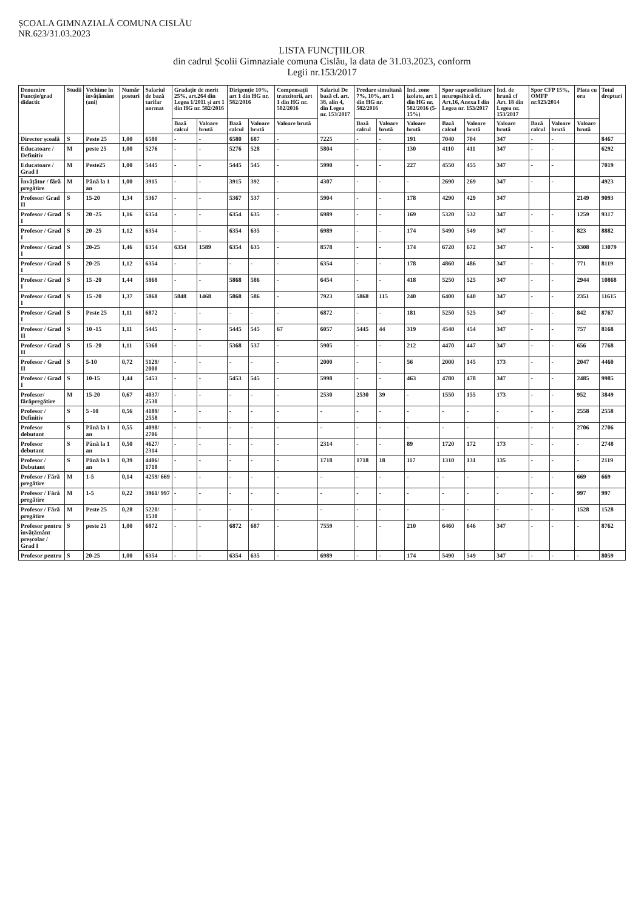ȘCOALA GIMNAZIALĂ COMUNA CISLĂU
NR.623/31.03.2023
LISTA FUNCȚIILOR
din cadrul Școlii Gimnaziale comuna Cislău, la data de 31.03.2023, conform
Legii nr.153/2017
| Denumire Funcție/grad didactic | Studii | Vechime în învățământ (ani) | Număr posturi | Salariul de bază tarifar normat | Gradație de merit 25%, art.264 din Legea 1/2011 și art 1 din HG nr. 582/2016 | | Dirigenție 10%, art 1 din HG nr. 582/2016 | | Compensații tranzitorii, art 1 din HG nr. 582/2016 | Salariul De bază cf. art. 38, alin 4, din Legea nr. 153/2017 | Predare simultană 7%, 10%, art 1 din HG nr. 582/2016 | | Ind. zone izolate, art 1 din HG nr. 582/2016 (5-15%) | Spor suprasolicitare neuropsihică cf. Art.16, Anexa I din Legea nr. 153/2017 | | Ind. de hrană cf Art. 18 din Legea nr. 153/2017 | Spor CFP 15%, OMFP nr.923/2014 | | Plata cu ora | Total drepturi |
| --- | --- | --- | --- | --- | --- | --- | --- | --- | --- | --- | --- | --- | --- | --- | --- | --- | --- | --- | --- | --- |
| | | | | | Bază calcul | Valoare brută | Bază calcul | Valoare brută | Valoare brută | | Bază calcul | Valoare brută | Valoare brută | Bază calcul | Valoare brută | Valoare brută | Bază calcul | Valoare brută | Valoare brută | |
| Director școală | S | Peste 25 | 1,00 | 6580 | - | - | 6580 | 687 | - | 7225 | - | - | 191 | 7040 | 704 | 347 | - | - | | 8467 |
| Educatoare / Definitiv | M | peste 25 | 1,00 | 5276 | - | - | 5276 | 528 | - | 5804 | - | - | 130 | 4110 | 411 | 347 | - | - | | 6292 |
| Educatoare / Grad I | M | Peste25 | 1,00 | 5445 | - | - | 5445 | 545 | - | 5990 | - | - | 227 | 4550 | 455 | 347 | - | - | | 7019 |
| Învățător / fără pregătire | M | Până la 1 an | 1,00 | 3915 | - | - | 3915 | 392 | - | 4307 | - | - | - | 2690 | 269 | 347 | - | - | | 4923 |
| Profesor/ Grad II | S | 15-20 | 1,34 | 5367 | - | - | 5367 | 537 | - | 5904 | - | - | 178 | 4290 | 429 | 347 | | | 2149 | 9093 |
| Profesor / Grad I | S | 20 -25 | 1,16 | 6354 | - | - | 6354 | 635 | - | 6989 | - | - | 169 | 5320 | 532 | 347 | - | - | 1259 | 9317 |
| Profesor / Grad I | S | 20 -25 | 1,12 | 6354 | - | - | 6354 | 635 | - | 6989 | - | - | 174 | 5490 | 549 | 347 | - | - | 823 | 8882 |
| Profesor / Grad I | S | 20-25 | 1,46 | 6354 | 6354 | 1589 | 6354 | 635 | - | 8578 | - | - | 174 | 6720 | 672 | 347 | - | - | 3308 | 13079 |
| Profesor / Grad I | S | 20-25 | 1,12 | 6354 | - | - | - | - | - | 6354 | - | - | 178 | 4860 | 486 | 347 | - | - | 771 | 8119 |
| Profesor / Grad I | S | 15 -20 | 1,44 | 5868 | - | - | 5868 | 586 | - | 6454 | - | - | 418 | 5250 | 525 | 347 | - | - | 2944 | 10868 |
| Profesor / Grad I | S | 15 -20 | 1,37 | 5868 | 5848 | 1468 | 5868 | 586 | - | 7923 | 5868 | 115 | 240 | 6400 | 640 | 347 | - | - | 2351 | 11615 |
| Profesor / Grad I | S | Peste 25 | 1,11 | 6872 | - | - | - | - | - | 6872 | - | - | 181 | 5250 | 525 | 347 | - | - | 842 | 8767 |
| Profesor / Grad II | S | 10 -15 | 1,11 | 5445 | - | - | 5445 | 545 | 67 | 6057 | 5445 | 44 | 319 | 4540 | 454 | 347 | - | - | 757 | 8168 |
| Profesor / Grad II | S | 15 -20 | 1,11 | 5368 | - | - | 5368 | 537 | - | 5905 | - | - | 212 | 4470 | 447 | 347 | - | - | 656 | 7768 |
| Profesor / Grad II | S | 5-10 | 0,72 | 5129/ 2000 | - | - | - | - | - | 2000 | - | - | 56 | 2000 | 145 | 173 | - | - | 2047 | 4460 |
| Profesor / Grad I | S | 10-15 | 1,44 | 5453 | - | - | 5453 | 545 | - | 5998 | - | - | 463 | 4780 | 478 | 347 | - | - | 2485 | 9985 |
| Profesor/ fărăpregătire | M | 15-20 | 0,67 | 4037/ 2530 | - | - | - | - | - | 2530 | 2530 | 39 | - | 1550 | 155 | 173 | - | - | 952 | 3849 |
| Profesor / Definitiv | S | 5 -10 | 0,56 | 4189/ 2558 | - | - | - | - | - | - | - | - | - | - | - | - | - | - | 2558 | 2558 |
| Profesor debutant | S | Până la 1 an | 0,55 | 4098/ 2706 | - | - | - | - | - | - | - | - | - | - | - | - | - | - | 2706 | 2706 |
| Profesor debutant | S | Până la 1 an | 0,50 | 4627/ 2314 | - | - | - | - | - | 2314 | - | - | 89 | 1720 | 172 | 173 | - | - | - | 2748 |
| Profesor / Debutant | S | Până la 1 an | 0,39 | 4406/ 1718 | - | - | - | - | - | 1718 | 1718 | 18 | 117 | 1310 | 131 | 135 | - | - | - | 2119 |
| Profesor / Fără pregătire | M | 1-5 | 0,14 | 4259/ 669 | - | - | - | - | - | - | - | - | - | - | - | - | - | - | 669 | 669 |
| Profesor / Fără pregătire | M | 1-5 | 0,22 | 3961/ 997 | - | - | - | - | - | - | - | - | - | - | - | - | - | - | 997 | 997 |
| Profesor / Fără pregătire | M | Peste 25 | 0,28 | 5220/ 1538 | - | - | - | - | - | - | - | - | - | - | - | - | - | - | 1528 | 1528 |
| Profesor pentru învățământ preșcolar / Grad I | S | peste 25 | 1,00 | 6872 | - | - | 6872 | 687 | - | 7559 | - | - | 210 | 6460 | 646 | 347 | - | - | - | 8762 |
| Profesor pentru | S | 20-25 | 1,00 | 6354 | - | - | 6354 | 635 | - | 6989 | - | - | 174 | 5490 | 549 | 347 | - | - | - | 8059 |